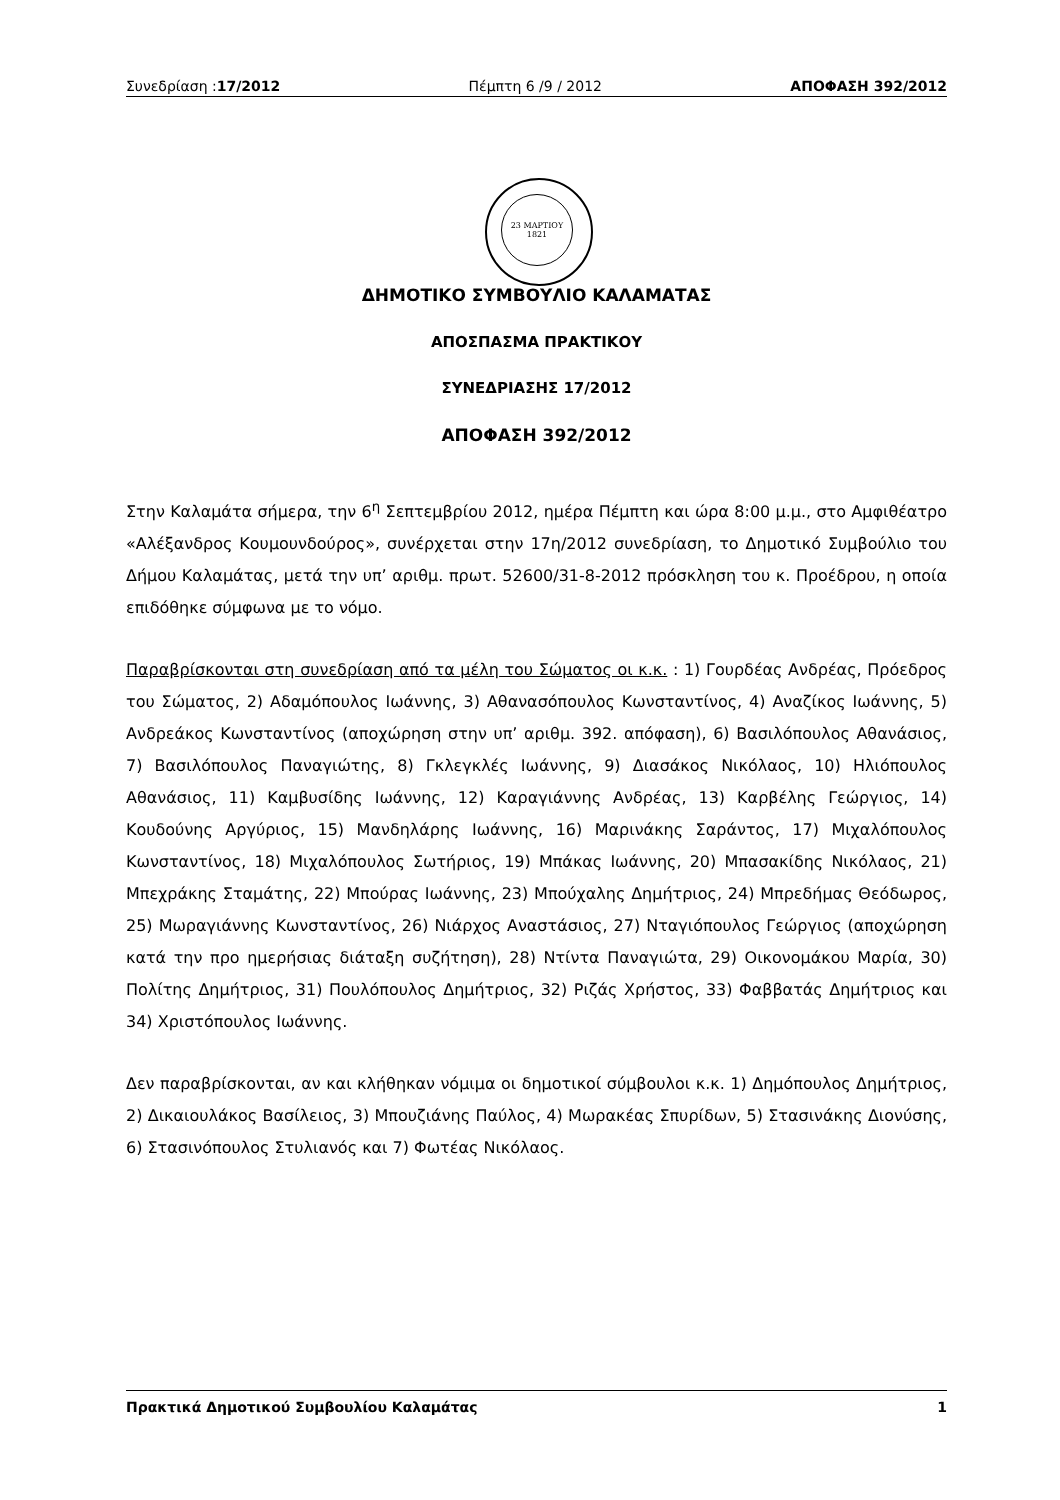Συνεδρίαση :17/2012 Πέμπτη 6 /9 / 2012 ΑΠΟΦΑΣΗ 392/2012
23 ΜΑΡΤΙΟΥ
1821
ΔΗΜΟΤΙΚΟ ΣΥΜΒΟΥΛΙΟ ΚΑΛΑΜΑΤΑΣ
ΑΠΟΣΠΑΣΜΑ ΠΡΑΚΤΙΚΟΥ
ΣΥΝΕΔΡΙΑΣΗΣ 17/2012
ΑΠΟΦΑΣΗ 392/2012
Στην Καλαμάτα σήμερα, την 6<sup>η</sup> Σεπτεμβρίου 2012, ημέρα Πέμπτη και ώρα 8:00 μ.μ., στο Αμφιθέατρο «Αλέξανδρος Κουμουνδούρος», συνέρχεται στην 17η/2012 συνεδρίαση, το Δημοτικό Συμβούλιο του Δήμου Καλαμάτας, μετά την υπ’ αριθμ. πρωτ. 52600/31-8-2012 πρόσκληση του κ. Προέδρου, η οποία επιδόθηκε σύμφωνα με το νόμο.
Παραβρίσκονται στη συνεδρίαση από τα μέλη του Σώματος οι κ.κ. : 1) Γουρδέας Ανδρέας, Πρόεδρος του Σώματος, 2) Αδαμόπουλος Ιωάννης, 3) Αθανασόπουλος Κωνσταντίνος, 4) Αναζίκος Ιωάννης, 5) Ανδρεάκος Κωνσταντίνος (αποχώρηση στην υπ’ αριθμ. 392. απόφαση), 6) Βασιλόπουλος Αθανάσιος, 7) Βασιλόπουλος Παναγιώτης, 8) Γκλεγκλές Ιωάννης, 9) Διασάκος Νικόλαος, 10) Ηλιόπουλος Αθανάσιος, 11) Καμβυσίδης Ιωάννης, 12) Καραγιάννης Ανδρέας, 13) Καρβέλης Γεώργιος, 14) Κουδούνης Αργύριος, 15) Μανδηλάρης Ιωάννης, 16) Μαρινάκης Σαράντος, 17) Μιχαλόπουλος Κωνσταντίνος, 18) Μιχαλόπουλος Σωτήριος, 19) Μπάκας Ιωάννης, 20) Μπασακίδης Νικόλαος, 21) Μπεχράκης Σταμάτης, 22) Μπούρας Ιωάννης, 23) Μπούχαλης Δημήτριος, 24) Μπρεδήμας Θεόδωρος, 25) Μωραγιάννης Κωνσταντίνος, 26) Νιάρχος Αναστάσιος, 27) Νταγιόπουλος Γεώργιος (αποχώρηση κατά την προ ημερήσιας διάταξη συζήτηση), 28) Ντίντα Παναγιώτα, 29) Οικονομάκου Μαρία, 30) Πολίτης Δημήτριος, 31) Πουλόπουλος Δημήτριος, 32) Ριζάς Χρήστος, 33) Φαββατάς Δημήτριος και 34) Χριστόπουλος Ιωάννης.
Δεν παραβρίσκονται, αν και κλήθηκαν νόμιμα οι δημοτικοί σύμβουλοι κ.κ. 1) Δημόπουλος Δημήτριος, 2) Δικαιουλάκος Βασίλειος, 3) Μπουζιάνης Παύλος, 4) Μωρακέας Σπυρίδων, 5) Στασινάκης Διονύσης, 6) Στασινόπουλος Στυλιανός και 7) Φωτέας Νικόλαος.
Πρακτικά Δημοτικού Συμβουλίου Καλαμάτας 1